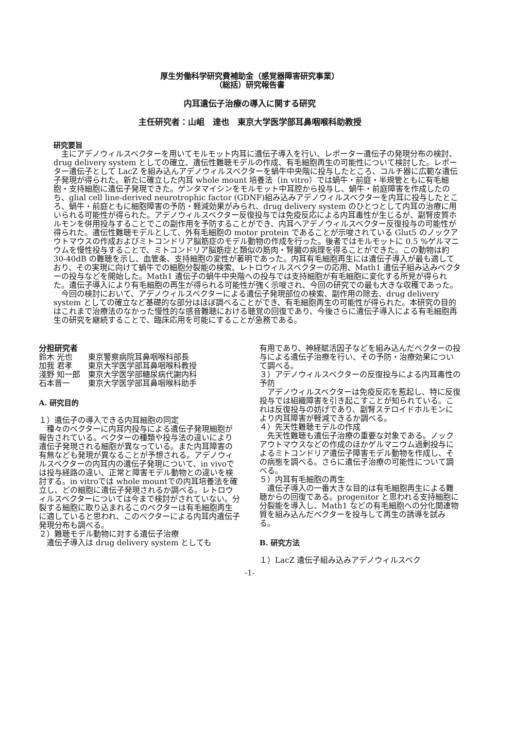厚生労働科学研究費補助金（感覚器障害研究事業）
（総括）研究報告書
内耳遺伝子治療の導入に関する研究
主任研究者：山岨　達也　東京大学医学部耳鼻咽喉科助教授
研究要旨
主にアデノウィルスベクターを用いてモルモット内耳に遺伝子導入を行い、レポーター遺伝子の発現分布の検討、drug delivery system としての確立、遺伝性難聴モデルの作成、有毛細胞再生の可能性について検討した。レポーター遺伝子として LacZ を組み込んアデノウィルスベクターを蝸牛中央階に投与したところ、コルチ器に広範な遺伝子発現が得られた。新たに確立した内耳 whole mount 培養法（in vitro）では蝸牛・前庭・半規管ともに有毛細胞・支持細胞に遺伝子発現できた。ゲンタマイシンをモルモット中耳腔から投与し、蝸牛・前庭障害を作成したのち、glial cell line-derived neurotrophic factor (GDNF)組み込みアデノウィルスベクターを内耳に投与したところ、蝸牛・前庭ともに細胞障害の予防・軽減効果がみられ、drug delivery system のひとつとして内耳の治療に用いられる可能性が得られた。アデノウィルスベクター反復投与では免疫反応による内耳毒性が生じるが、副腎皮質ホルモンを併用投与することでこの副作用を予防することができ、内耳へアデノウィルスベクター反復投与の可能性が得られた。遺伝性難聴モデルとして、外有毛細胞の motor protein であることが示唆されている Glut5 のノックアウトマウスの作成およびミトコンドリア脳筋症のモデル動物の作成を行った。後者ではモルモットに 0.5 %ゲルマニウムを慢性投与することで、ミトコンドリア脳筋症と類似の筋肉・腎臓の病理を得ることができた。この動物は約 30-40dB の難聴を示し、血管条、支持細胞の変性が著明であった。内耳有毛細胞再生には遺伝子導入が最も適しており、その実現に向けて蝸牛での細胞分裂能の検索、レトロウィルスベクターの応用、Math1 遺伝子組み込みベクターの投与などを開始した。Math1 遺伝子の蝸牛中央階への投与では支持細胞が有毛細胞に変化する所見が得られた。遺伝子導入により有毛細胞の再生が得られる可能性が強く示唆され、今回の研究での最も大きな収穫であった。
今回の検討において、アデノウィルスベクターによる遺伝子発現部位の検索、副作用の除去、drug delivery system としての確立など基礎的な部分はほぼ調べることができ、有毛細胞再生の可能性が得られた。本研究の目的はこれまで治療法のなかった慢性的な感音難聴における聴覚の回復であり、今後さらに遺伝子導入による有毛細胞再生の研究を継続することで、臨床応用を可能にすることが急務である。
分担研究者
| 鈴木 光也 | 東京警察病院耳鼻咽喉科部長 |
| 加我 君孝 | 東京大学医学部耳鼻咽喉科教授 |
| 淺野 知一郎 | 東京大学医学部糖尿病代謝内科 |
| 石本晋一 | 東京大学医学部耳鼻咽喉科助手 |
A. 研究目的
１）遺伝子の導入できる内耳細胞の同定
　種々のベクターに内耳内投与による遺伝子発現細胞が報告されている。ベクターの種類や投与法の違いにより遺伝子発現される細胞が異なっている。また内耳障害の有無なども発現が異なることが予想される。アデノウィルスベクターの内耳内の遺伝子発現について、in vivoでは投与経路の違い、正常と障害モデル動物との違いを検討する。in vitroでは whole mountでの内耳培養法を確立し、どの細胞に遺伝子発現されるか調べる。レトロウィルスベクターについては今まで検討がされていない。分裂する細胞に取り込まれるこのベクターは有毛細胞再生に適していると思われ、このベクターによる内耳内遺伝子発現分布も調べる。
２）難聴モデル動物に対する遺伝子治療
　遺伝子導入は drug delivery system としても
有用であり、神経賦活因子などを組み込んだベクターの投与による遺伝子治療を行い、その予防・治療効果について調べる。
３）アデノウィルスベクターの反復投与による内耳毒性の予防
　アデノウィルスベクターは免疫反応を惹起し、特に反復投与では組織障害を引き起こすことが知られている。これは反復投与の妨げであり、副腎ステロイドホルモンにより内耳障害が軽減できるか調べる。
４）先天性難聴モデルの作成
　先天性難聴も遺伝子治療の重要な対象である。ノックアウトマウスなどの作成のほかゲルマニウム過剰投与によるミトコンドリア遺伝子障害モデル動物を作成し、その病態を調べる。さらに遺伝子治療の可能性について調べる。
５）内耳有毛細胞の再生
　遺伝子導入の一番大きな目的は有毛細胞再生による難聴からの回復である。progenitor と思われる支持細胞に分裂能を導入し、Math1 などの有毛細胞への分化関連物質を組み込んだベクターを投与して再生の誘導を試みる。
B. 研究方法
１）LacZ 遺伝子組み込みアデノウィルスベク
-1-